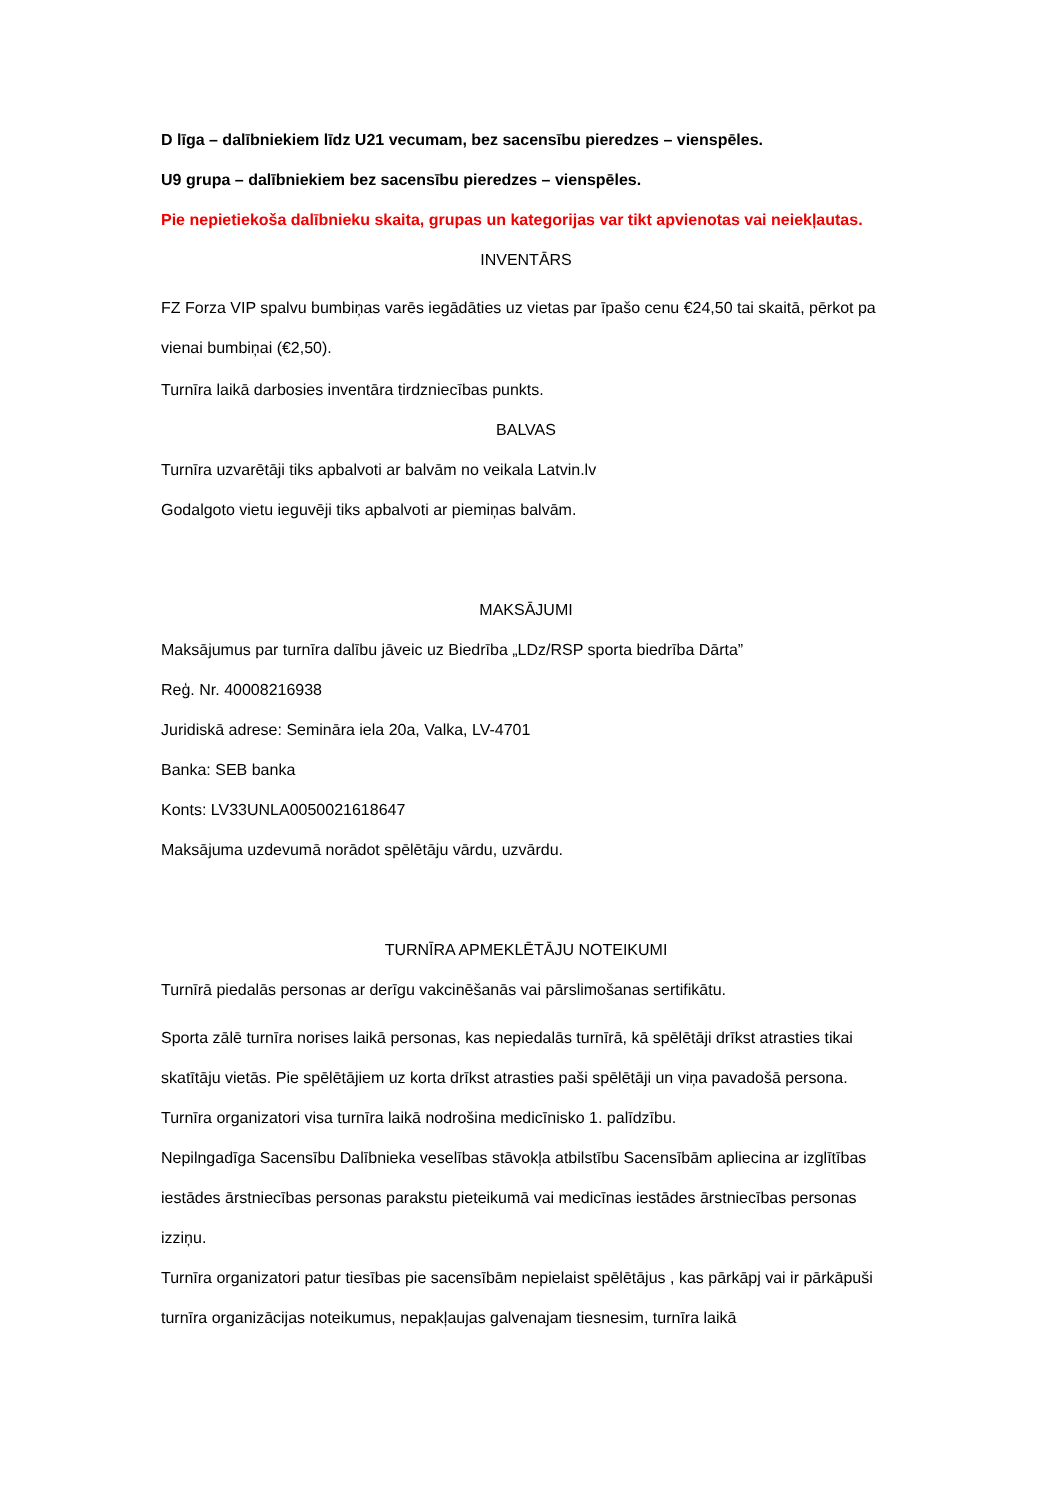D līga – dalībniekiem līdz U21 vecumam, bez sacensību pieredzes – vienspēles.
U9 grupa – dalībniekiem bez sacensību pieredzes – vienspēles.
Pie nepietiekoša dalībnieku skaita, grupas un kategorijas var tikt apvienotas vai neiekļautas.
INVENTĀRS
FZ Forza VIP spalvu bumbiņas varēs iegādāties uz vietas par īpašo cenu €24,50 tai skaitā, pērkot pa vienai bumbiņai (€2,50).
Turnīra laikā darbosies inventāra tirdzniecības punkts.
BALVAS
Turnīra uzvarētāji tiks apbalvoti ar balvām no veikala Latvin.lv
Godalgoto vietu ieguvēji tiks apbalvoti ar piemiņas balvām.
MAKSĀJUMI
Maksājumus par turnīra dalību jāveic uz Biedrība „LDz/RSP sporta biedrība Dārta”
Reģ. Nr. 40008216938
Juridiskā adrese: Semināra iela 20a, Valka, LV-4701
Banka: SEB banka
Konts: LV33UNLA0050021618647
Maksājuma uzdevumā norādot spēlētāju vārdu, uzvārdu.
TURNĪRA APMEKLĒTĀJU NOTEIKUMI
Turnīrā piedalās personas ar derīgu vakcinēšanās vai pārslimošanas sertifikātu.
Sporta zālē turnīra norises laikā personas, kas nepiedalās turnīrā, kā spēlētāji drīkst atrasties tikai skatītāju vietās. Pie spēlētājiem uz korta drīkst atrasties paši spēlētāji un viņa pavadošā persona.
Turnīra organizatori visa turnīra laikā nodrošina medicīnisko 1. palīdzību.
Nepilngadīga Sacensību Dalībnieka veselības stāvokļa atbilstību Sacensībām apliecina ar izglītības iestādes ārstniecības personas parakstu pieteikumā vai medicīnas iestādes ārstniecības personas izziņu.
Turnīra organizatori patur tiesības pie sacensībām nepielaist spēlētājus , kas pārkāpj vai ir pārkāpuši turnīra organizācijas noteikumus, nepakļaujas galvenajam tiesnesim, turnīra laikā